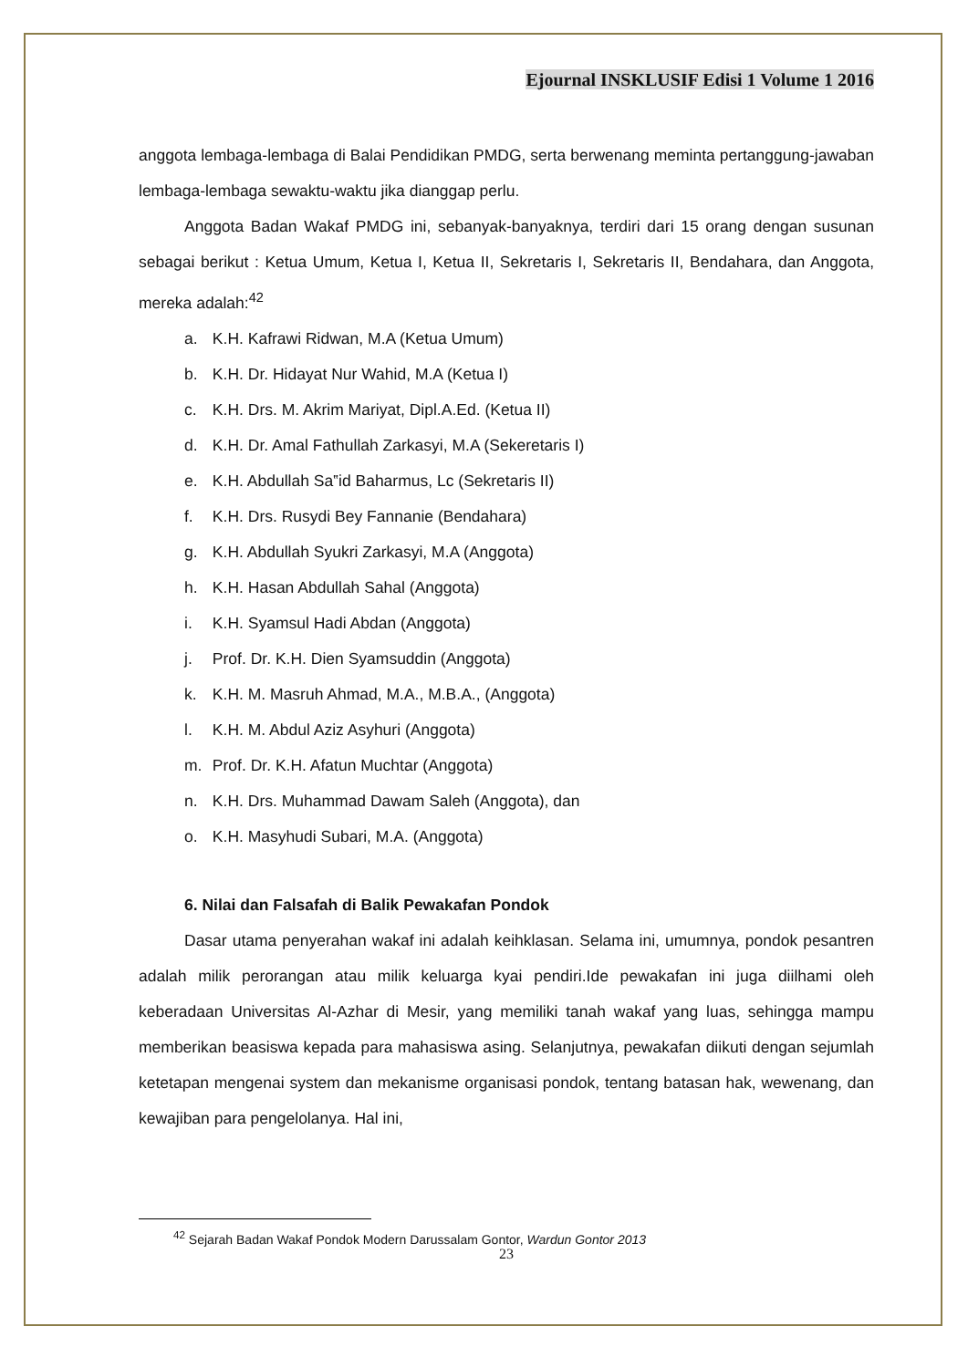Ejournal INSKLUSIF Edisi 1 Volume 1 2016
anggota lembaga-lembaga di Balai Pendidikan PMDG, serta berwenang meminta pertanggung-jawaban lembaga-lembaga sewaktu-waktu jika dianggap perlu.
Anggota Badan Wakaf PMDG ini, sebanyak-banyaknya, terdiri dari 15 orang dengan susunan sebagai berikut : Ketua Umum, Ketua I, Ketua II, Sekretaris I, Sekretaris II, Bendahara, dan Anggota, mereka adalah:<sup>42</sup>
a. K.H. Kafrawi Ridwan, M.A (Ketua Umum)
b. K.H. Dr. Hidayat Nur Wahid, M.A (Ketua I)
c. K.H. Drs. M. Akrim Mariyat, Dipl.A.Ed. (Ketua II)
d. K.H. Dr. Amal Fathullah Zarkasyi, M.A (Sekeretaris I)
e. K.H. Abdullah Sa‟id Baharmus, Lc (Sekretaris II)
f. K.H. Drs. Rusydi Bey Fannanie (Bendahara)
g. K.H. Abdullah Syukri Zarkasyi, M.A (Anggota)
h. K.H. Hasan Abdullah Sahal (Anggota)
i. K.H. Syamsul Hadi Abdan (Anggota)
j. Prof. Dr. K.H. Dien Syamsuddin (Anggota)
k. K.H. M. Masruh Ahmad, M.A., M.B.A., (Anggota)
l. K.H. M. Abdul Aziz Asyhuri (Anggota)
m. Prof. Dr. K.H. Afatun Muchtar (Anggota)
n. K.H. Drs. Muhammad Dawam Saleh (Anggota), dan
o. K.H. Masyhudi Subari, M.A. (Anggota)
6. Nilai dan Falsafah di Balik Pewakafan Pondok
Dasar utama penyerahan wakaf ini adalah keihklasan. Selama ini, umumnya, pondok pesantren adalah milik perorangan atau milik keluarga kyai pendiri.Ide pewakafan ini juga diilhami oleh keberadaan Universitas Al-Azhar di Mesir, yang memiliki tanah wakaf yang luas, sehingga mampu memberikan beasiswa kepada para mahasiswa asing. Selanjutnya, pewakafan diikuti dengan sejumlah ketetapan mengenai system dan mekanisme organisasi pondok, tentang batasan hak, wewenang, dan kewajiban para pengelolanya. Hal ini,
<sup>42</sup> Sejarah Badan Wakaf Pondok Modern Darussalam Gontor, Wardun Gontor 2013
23